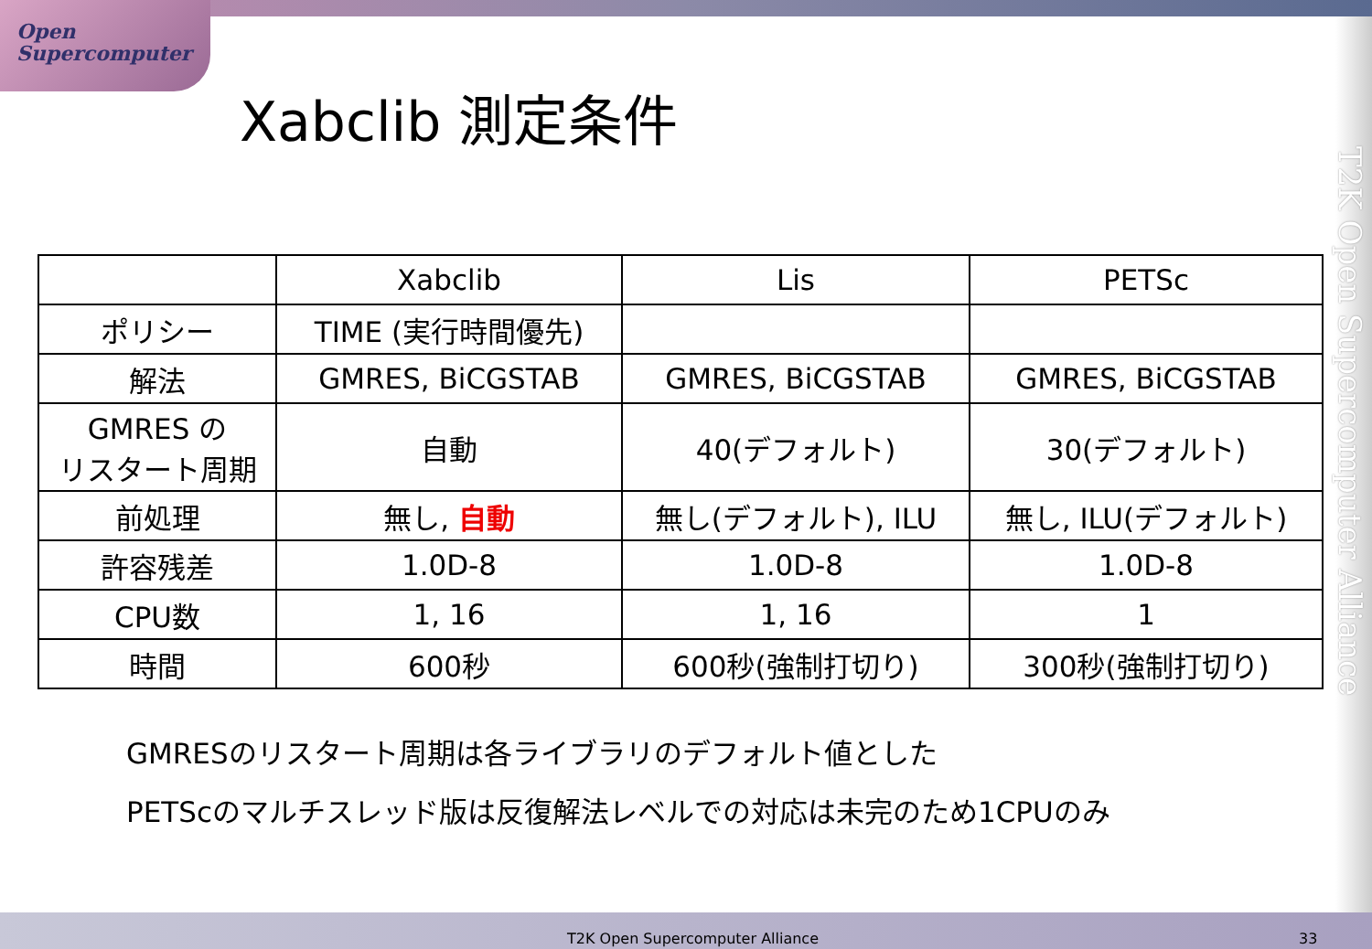Open
Supercomputer
Xabclib 測定条件
| | Xabclib | Lis | PETSc |
| --- | --- | --- | --- |
| ポリシー | TIME (実行時間優先) | | |
| 解法 | GMRES, BiCGSTAB | GMRES, BiCGSTAB | GMRES, BiCGSTAB |
| GMRES の リスタート周期 | 自動 | 40(デフォルト) | 30(デフォルト) |
| 前処理 | 無し, 自動 | 無し(デフォルト), ILU | 無し, ILU(デフォルト) |
| 許容残差 | 1.0D-8 | 1.0D-8 | 1.0D-8 |
| CPU数 | 1, 16 | 1, 16 | 1 |
| 時間 | 600秒 | 600秒(強制打切り) | 300秒(強制打切り) |
GMRESのリスタート周期は各ライブラリのデフォルト値とした
PETScのマルチスレッド版は反復解法レベルでの対応は未完のため1CPUのみ
T2K Open Supercomputer Alliance
T2K Open Supercomputer Alliance 33